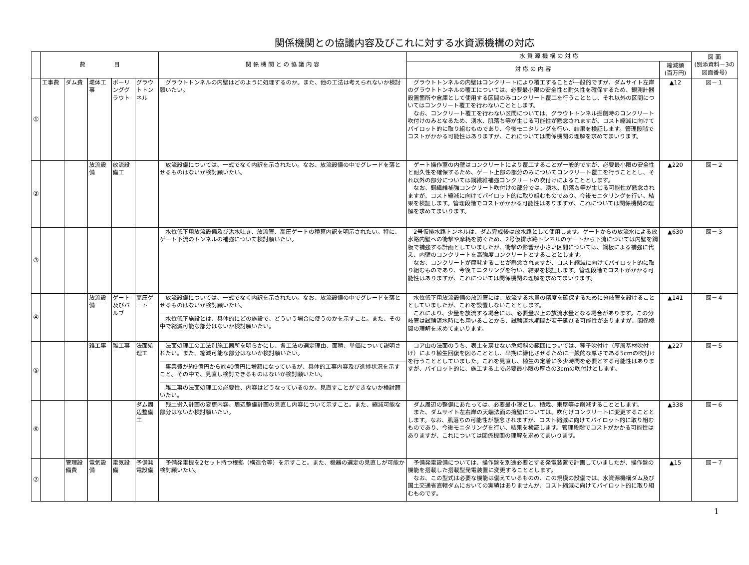関係機関との協議内容及びこれに対する水資源機構の対応
| | 費 目 | | | | | 関 係 機 関 と の 協 議 内 容 | 水 資 源 機 構 の 対 応 | | 図 面 (別添資料－3の図面番号) |
| --- | --- | --- | --- | --- | --- | --- | --- | --- | --- |
| | | | | | | | 対 応 の 内 容 | 縮減額 (百万円) | |
| ① | 工事費 | ダム費 | 堤体工事 | ボーリンググラウト | グラウトトンネル | グラウトトンネルの内壁はどのように処理するのか。また、他の工法は考えられないか検討願いたい。 | グラウトトンネルの内壁はコンクリートにより覆工することが一般的ですが、ダムサイト左岸のグラウトトンネルの覆工については、必要最小限の安全性と耐久性を確保するため、観測計器設置箇所や倉庫として使用する区間のみコンクリート覆工を行うこととし、それ以外の区間についてはコンクリート覆工を行わないこととします。 なお、コンクリート覆工を行わない区間については、グラウトトンネル掘削時のコンクリート吹付けのみとなるため、湧水、肌落ち等が生じる可能性が懸念されますが、コスト縮減に向けてパイロット的に取り組むものであり、今後モニタリングを行い、結果を検証します。管理段階でコストがかかる可能性はありますが、これについては関係機関の理解を求めてまいります。 | ▲12 | 図－１ |
| ② | | | 放流設備 | 放流設備工 | | 放流設備については、一式でなく内訳を示されたい。なお、放流設備の中でグレードを落とせるものはないか検討願いたい。 | ゲート操作室の内壁はコンクリートにより覆工することが一般的ですが、必要最小限の安全性と耐久性を確保するため、ゲート上部の部分のみについてコンクリート覆工を行うこととし、それ以外の部分については鋼繊維補強コンクリートの吹付けによることとします。 なお、鋼繊維補強コンクリート吹付けの部分では、湧水、肌落ち等が生じる可能性が懸念されますが、コスト縮減に向けてパイロット的に取り組むものであり、今後モニタリングを行い、結果を検証します。管理段階でコストがかかる可能性はありますが、これについては関係機関の理解を求めてまいります。 | ▲220 | 図－２ |
| ③ | | | | | | 水位低下用放流設備及び洪水吐き、放流管、高圧ゲートの積算内訳を明示されたい。特に、ゲート下流のトンネルの補強について検討願いたい。 | 2号仮排水路トンネルは、ダム完成後は放水路として使用します。ゲートからの放流水による放水路内壁への衝撃や摩耗を防ぐため、2号仮排水路トンネルのゲートから下流については内壁を鋼板で補強する計画としていましたが、衝撃の影響が小さい区間については、鋼板による補強に代え、内壁のコンクリートを高強度コンクリートとすることとします。 なお、コンクリートが摩耗することが懸念されますが、コスト縮減に向けてパイロット的に取り組むものであり、今後モニタリングを行い、結果を検証します。管理段階でコストがかかる可能性はありますが、これについては関係機関の理解を求めてまいります。 | ▲630 | 図－３ |
| ④ | | | 放流設備 | ゲート及びバルブ | 高圧ゲート | 放流設備については、一式でなく内訳を示されたい。なお、放流設備の中でグレードを落とせるものはないか検討願いたい。 水位低下施設とは、具体的にどの施設で、どういう場合に使うのかを示すこと。また、その中で縮減可能な部分はないか検討願いたい。 | 水位低下用放流設備の放流管には、放流する水量の精度を確保するために分岐管を設けることとしていましたが、これを設置しないこととします。 これにより、少量を放流する場合には、必要量以上の放流水量となる場合があります。この分岐管は試験湛水時にも用いることから、試験湛水期間が若干延びる可能性がありますが、関係機関の理解を求めてまいります。 | ▲141 | 図－４ |
| ⑤ | | | 雑工事 | 雑工事 | 法面処理工 | 法面処理工の工法別施工箇所を明らかにし、各工法の選定理由、面積、単価について説明されたい。また、縮減可能な部分はないか検討願いたい。 事業費が約9億円から約40億円に増額になっているが、具体的工事内容及び進捗状況を示すこと。その中で、見直し検討できるものはないか検討願いたい。 雑工事の法面処理工の必要性、内容はどうなっているのか。見直すことができないか検討願いたい。 | コア山の法面のうち、表土を戻せない急傾斜の範囲については、種子吹付け（厚層基材吹付け）により植生回復を図ることとし、早期に緑化させるために一般的な厚さである5cmの吹付けを行うこととしていました。これを見直し、植生の定着に多少時間を必要とする可能性はありますが、パイロット的に、施工する上で必要最小限の厚さの3cmの吹付けとします。 | ▲227 | 図－５ |
| ⑥ | | | | | ダム周辺整備工 | 残土搬入計画の変更内容、周辺整備計画の見直し内容について示すこと。また、縮減可能な部分はないか検討願いたい。 | ダム周辺の整備にあたっては、必要最小限とし、植栽、東屋等は削減することとします。 また、ダムサイト左右岸の天端法面の擁壁については、吹付けコンクリートに変更することとします。なお、肌落ちの可能性が懸念されますが、コスト縮減に向けてパイロット的に取り組むものであり、今後モニタリングを行い、結果を検証します。管理段階でコストがかかる可能性はありますが、これについては関係機関の理解を求めてまいります。 | ▲338 | 図－６ |
| ⑦ | | 管理設備費 | 電気設備 | 電気設備 | 予備発電設備 | 予備発電機を2セット持つ根拠（構造令等）を示すこと。また、機器の選定の見直しが可能か検討願いたい。 | 予備発電設備については、操作盤を別途必要とする発電装置で計画していましたが、操作盤の機能を搭載した搭載型発電装置に変更することとします。 なお、この型式は必要な機能は備えているものの、この規模の設備では、水資源機構ダム及び国土交通省直轄ダムにおいての実績はありませんが、コスト縮減に向けてパイロット的に取り組むものです。 | ▲15 | 図－７ |
1